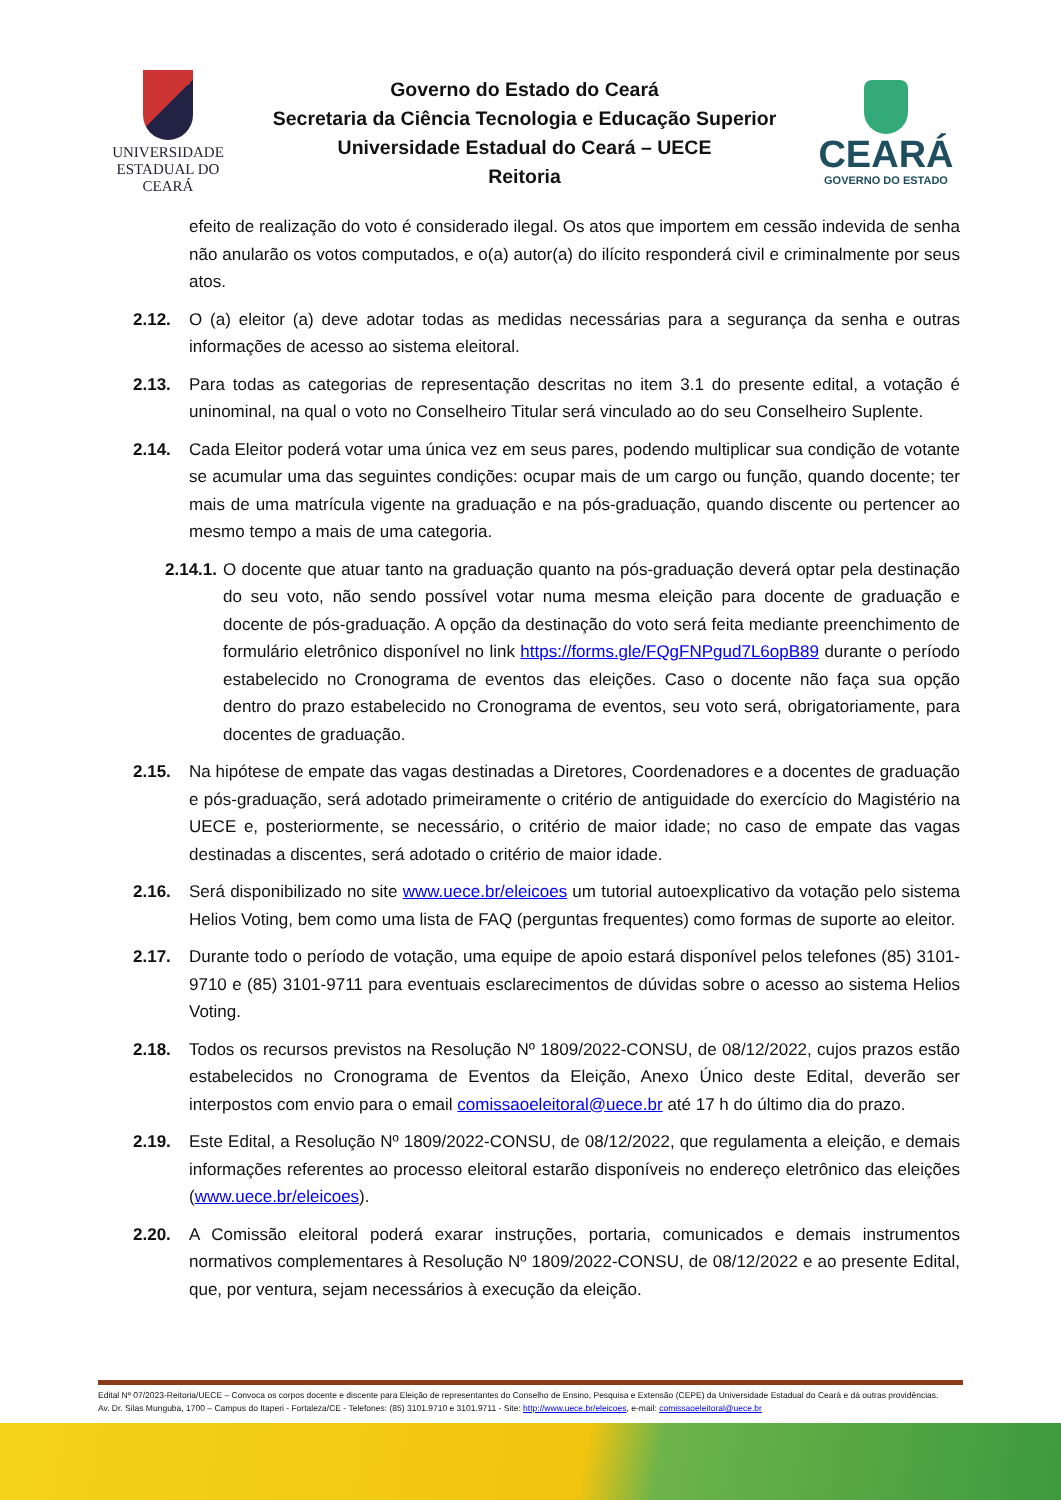UNIVERSIDADE
ESTADUAL DO CEARÁ
Governo do Estado do Ceará
Secretaria da Ciência Tecnologia e Educação Superior
Universidade Estadual do Ceará – UECE
Reitoria
CEARÁ
GOVERNO DO ESTADO
efeito de realização do voto é considerado ilegal. Os atos que importem em cessão indevida de senha não anularão os votos computados, e o(a) autor(a) do ilícito responderá civil e criminalmente por seus atos.
2.12. O (a) eleitor (a) deve adotar todas as medidas necessárias para a segurança da senha e outras informações de acesso ao sistema eleitoral.
2.13. Para todas as categorias de representação descritas no item 3.1 do presente edital, a votação é uninominal, na qual o voto no Conselheiro Titular será vinculado ao do seu Conselheiro Suplente.
2.14. Cada Eleitor poderá votar uma única vez em seus pares, podendo multiplicar sua condição de votante se acumular uma das seguintes condições: ocupar mais de um cargo ou função, quando docente; ter mais de uma matrícula vigente na graduação e na pós-graduação, quando discente ou pertencer ao mesmo tempo a mais de uma categoria.
2.14.1. O docente que atuar tanto na graduação quanto na pós-graduação deverá optar pela destinação do seu voto, não sendo possível votar numa mesma eleição para docente de graduação e docente de pós-graduação. A opção da destinação do voto será feita mediante preenchimento de formulário eletrônico disponível no link https://forms.gle/FQgFNPgud7L6opB89 durante o período estabelecido no Cronograma de eventos das eleições. Caso o docente não faça sua opção dentro do prazo estabelecido no Cronograma de eventos, seu voto será, obrigatoriamente, para docentes de graduação.
2.15. Na hipótese de empate das vagas destinadas a Diretores, Coordenadores e a docentes de graduação e pós-graduação, será adotado primeiramente o critério de antiguidade do exercício do Magistério na UECE e, posteriormente, se necessário, o critério de maior idade; no caso de empate das vagas destinadas a discentes, será adotado o critério de maior idade.
2.16. Será disponibilizado no site www.uece.br/eleicoes um tutorial autoexplicativo da votação pelo sistema Helios Voting, bem como uma lista de FAQ (perguntas frequentes) como formas de suporte ao eleitor.
2.17. Durante todo o período de votação, uma equipe de apoio estará disponível pelos telefones (85) 3101-9710 e (85) 3101-9711 para eventuais esclarecimentos de dúvidas sobre o acesso ao sistema Helios Voting.
2.18. Todos os recursos previstos na Resolução Nº 1809/2022-CONSU, de 08/12/2022, cujos prazos estão estabelecidos no Cronograma de Eventos da Eleição, Anexo Único deste Edital, deverão ser interpostos com envio para o email comissaoeleitoral@uece.br até 17 h do último dia do prazo.
2.19. Este Edital, a Resolução Nº 1809/2022-CONSU, de 08/12/2022, que regulamenta a eleição, e demais informações referentes ao processo eleitoral estarão disponíveis no endereço eletrônico das eleições (www.uece.br/eleicoes).
2.20. A Comissão eleitoral poderá exarar instruções, portaria, comunicados e demais instrumentos normativos complementares à Resolução Nº 1809/2022-CONSU, de 08/12/2022 e ao presente Edital, que, por ventura, sejam necessários à execução da eleição.
Edital Nº 07/2023-Reitoria/UECE – Convoca os corpos docente e discente para Eleição de representantes do Conselho de Ensino, Pesquisa e Extensão (CEPE) da Universidade Estadual do Ceará e dá outras providências.
Av. Dr. Silas Munguba, 1700 – Campus do Itaperi - Fortaleza/CE - Telefones: (85) 3101.9710 e 3101.9711 - Site: http://www.uece.br/eleicoes, e-mail: comissaoeleitoral@uece.br